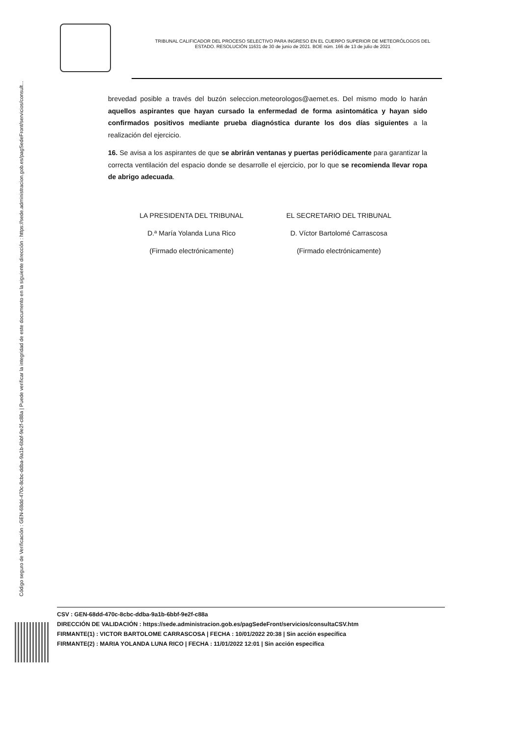Código seguro de Verificación : GEN-68dd-470c-8cbc-ddba-9a1b-6bbf-9e2f-c88a | Puede verificar la integridad de este documento en la siguiente dirección : https://sede.administracion.gob.es/pagSedeFront/servicios/consult...
TRIBUNAL CALIFICADOR DEL PROCESO SELECTIVO PARA INGRESO EN EL CUERPO SUPERIOR DE METEORÓLOGOS DEL ESTADO. RESOLUCIÓN 11631 de 30 de junio de 2021. BOE núm. 166 de 13 de julio de 2021
brevedad posible a través del buzón seleccion.meteorologos@aemet.es. Del mismo modo lo harán aquellos aspirantes que hayan cursado la enfermedad de forma asintomática y hayan sido confirmados positivos mediante prueba diagnóstica durante los dos días siguientes a la realización del ejercicio.
16. Se avisa a los aspirantes de que se abrirán ventanas y puertas periódicamente para garantizar la correcta ventilación del espacio donde se desarrolle el ejercicio, por lo que se recomienda llevar ropa de abrigo adecuada.
LA PRESIDENTA DEL TRIBUNAL
D.ª María Yolanda Luna Rico
(Firmado electrónicamente)
EL SECRETARIO DEL TRIBUNAL
D. Víctor Bartolomé Carrascosa
(Firmado electrónicamente)
CSV : GEN-68dd-470c-8cbc-ddba-9a1b-6bbf-9e2f-c88a
DIRECCIÓN DE VALIDACIÓN : https://sede.administracion.gob.es/pagSedeFront/servicios/consultaCSV.htm
FIRMANTE(1) : VICTOR BARTOLOME CARRASCOSA | FECHA : 10/01/2022 20:38 | Sin acción específica
FIRMANTE(2) : MARIA YOLANDA LUNA RICO | FECHA : 11/01/2022 12:01 | Sin acción específica